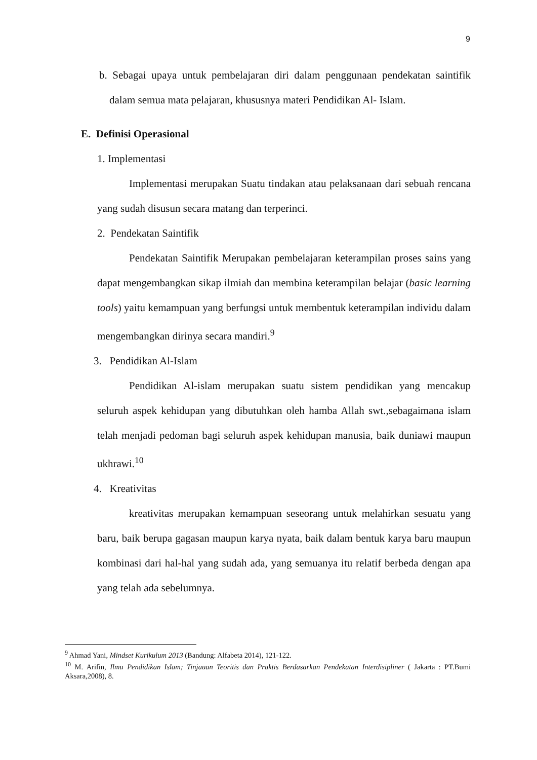9
b. Sebagai upaya untuk pembelajaran diri dalam penggunaan pendekatan saintifik dalam semua mata pelajaran, khususnya materi Pendidikan Al- Islam.
E. Definisi Operasional
1. Implementasi
Implementasi merupakan Suatu tindakan atau pelaksanaan dari sebuah rencana yang sudah disusun secara matang dan terperinci.
2. Pendekatan Saintifik
Pendekatan Saintifik Merupakan pembelajaran keterampilan proses sains yang dapat mengembangkan sikap ilmiah dan membina keterampilan belajar (basic learning tools) yaitu kemampuan yang berfungsi untuk membentuk keterampilan individu dalam mengembangkan dirinya secara mandiri.<sup>9</sup>
3. Pendidikan Al-Islam
Pendidikan Al-islam merupakan suatu sistem pendidikan yang mencakup seluruh aspek kehidupan yang dibutuhkan oleh hamba Allah swt.,sebagaimana islam telah menjadi pedoman bagi seluruh aspek kehidupan manusia, baik duniawi maupun ukhrawi.<sup>10</sup>
4. Kreativitas
kreativitas merupakan kemampuan seseorang untuk melahirkan sesuatu yang baru, baik berupa gagasan maupun karya nyata, baik dalam bentuk karya baru maupun kombinasi dari hal-hal yang sudah ada, yang semuanya itu relatif berbeda dengan apa yang telah ada sebelumnya.
<sup>9</sup> Ahmad Yani, Mindset Kurikulum 2013 (Bandung: Alfabeta 2014), 121-122.
<sup>10</sup> M. Arifin, Ilmu Pendidikan Islam; Tinjauan Teoritis dan Praktis Berdasarkan Pendekatan Interdisipliner ( Jakarta : PT.Bumi Aksara,2008), 8.